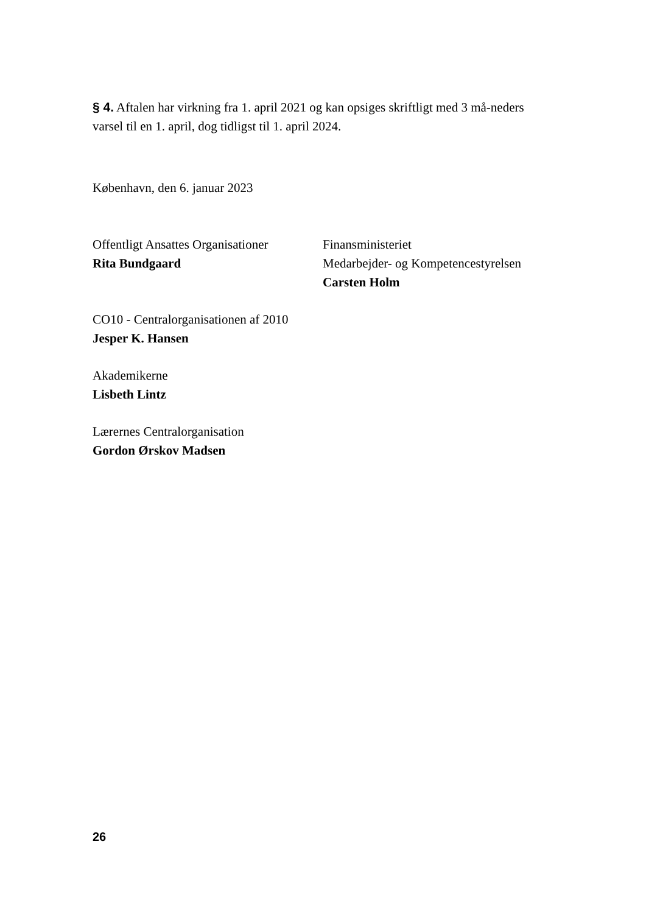§ 4. Aftalen har virkning fra 1. april 2021 og kan opsiges skriftligt med 3 må-neders varsel til en 1. april, dog tidligst til 1. april 2024.
København, den 6. januar 2023
Offentligt Ansattes Organisationer
Rita Bundgaard
Finansministeriet
Medarbejder- og Kompetencestyrelsen
Carsten Holm
CO10 - Centralorganisationen af 2010
Jesper K. Hansen
Akademikerne
Lisbeth Lintz
Lærernes Centralorganisation
Gordon Ørskov Madsen
26